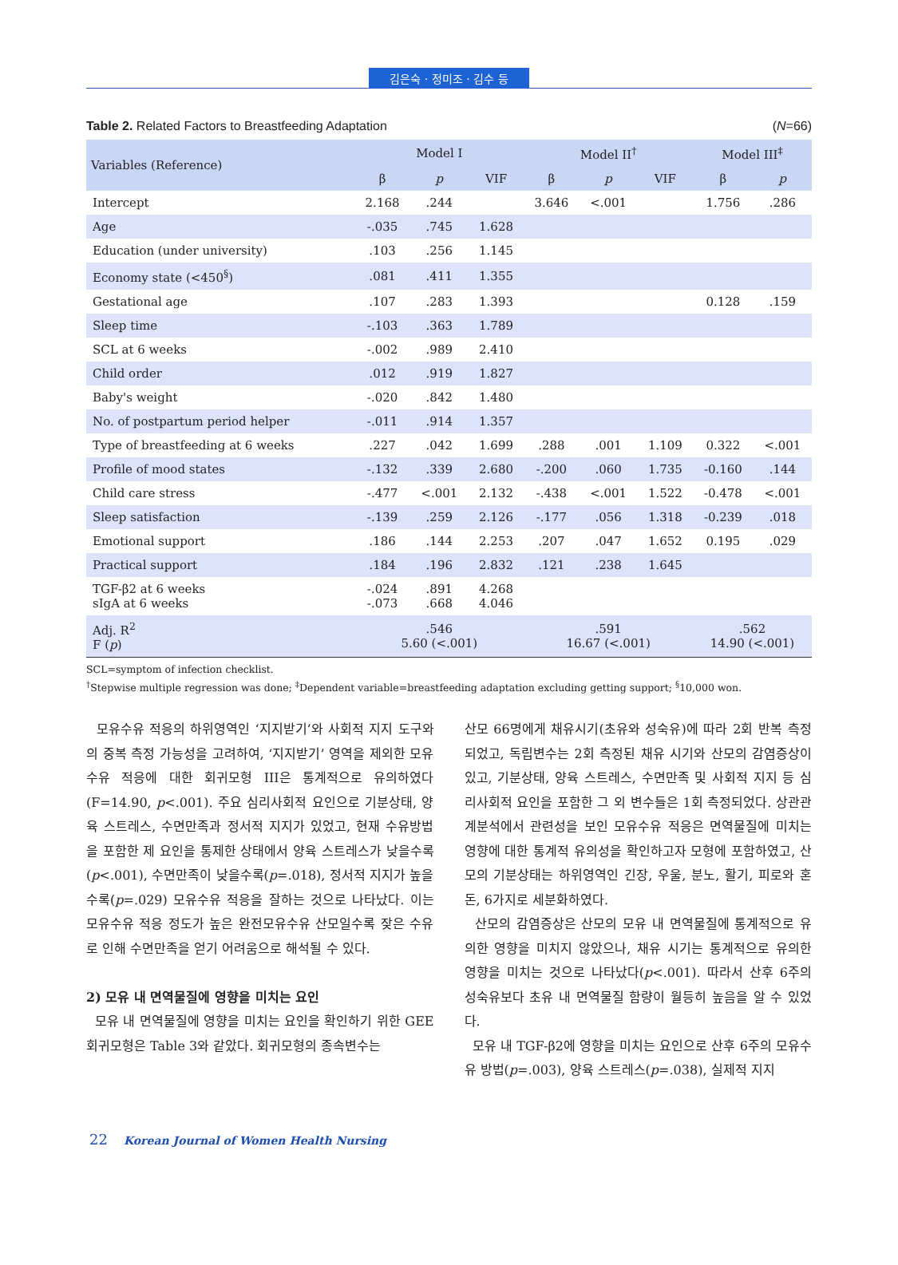김은숙 · 정미조 · 김수 등
Table 2. Related Factors to Breastfeeding Adaptation (N=66)
| Variables (Reference) | Model I | | | Model II<sup>†</sup> | | | Model III<sup>‡</sup> | |
| --- | --- | --- | --- | --- | --- | --- | --- | --- |
| | β | p | VIF | β | p | VIF | β | p |
| Intercept | 2.168 | .244 | | 3.646 | <.001 | | 1.756 | .286 |
| Age | -.035 | .745 | 1.628 | | | | | |
| Education (under university) | .103 | .256 | 1.145 | | | | | |
| Economy state (<450<sup>§</sup>) | .081 | .411 | 1.355 | | | | | |
| Gestational age | .107 | .283 | 1.393 | | | | 0.128 | .159 |
| Sleep time | -.103 | .363 | 1.789 | | | | | |
| SCL at 6 weeks | -.002 | .989 | 2.410 | | | | | |
| Child order | .012 | .919 | 1.827 | | | | | |
| Baby's weight | -.020 | .842 | 1.480 | | | | | |
| No. of postpartum period helper | -.011 | .914 | 1.357 | | | | | |
| Type of breastfeeding at 6 weeks | .227 | .042 | 1.699 | .288 | .001 | 1.109 | 0.322 | <.001 |
| Profile of mood states | -.132 | .339 | 2.680 | -.200 | .060 | 1.735 | -0.160 | .144 |
| Child care stress | -.477 | <.001 | 2.132 | -.438 | <.001 | 1.522 | -0.478 | <.001 |
| Sleep satisfaction | -.139 | .259 | 2.126 | -.177 | .056 | 1.318 | -0.239 | .018 |
| Emotional support | .186 | .144 | 2.253 | .207 | .047 | 1.652 | 0.195 | .029 |
| Practical support | .184 | .196 | 2.832 | .121 | .238 | 1.645 | | |
| TGF-β2 at 6 weeks sIgA at 6 weeks | -.024 -.073 | .891 .668 | 4.268 4.046 | | | | | |
| Adj. R<sup>2</sup> F ( p ) | .546 5.60 (<.001) | | | .591 16.67 (<.001) | | | .562 14.90 (<.001) | |
SCL=symptom of infection checklist.
<sup>†</sup> Stepwise multiple regression was done; <sup>‡</sup>Dependent variable=breastfeeding adaptation excluding getting support; <sup>§</sup>10,000 won.
모유수유 적응의 하위영역인 ‘지지받기’와 사회적 지지 도구와의 중복 측정 가능성을 고려하여, ‘지지받기’ 영역을 제외한 모유수유 적응에 대한 회귀모형 III은 통계적으로 유의하였다(F=14.90, p<.001). 주요 심리사회적 요인으로 기분상태, 양육 스트레스, 수면만족과 정서적 지지가 있었고, 현재 수유방법을 포함한 제 요인을 통제한 상태에서 양육 스트레스가 낮을수록(p<.001), 수면만족이 낮을수록(p=.018), 정서적 지지가 높을수록(p=.029) 모유수유 적응을 잘하는 것으로 나타났다. 이는 모유수유 적응 정도가 높은 완전모유수유 산모일수록 잦은 수유로 인해 수면만족을 얻기 어려움으로 해석될 수 있다.
2) 모유 내 면역물질에 영향을 미치는 요인
모유 내 면역물질에 영향을 미치는 요인을 확인하기 위한 GEE 회귀모형은 Table 3와 같았다. 회귀모형의 종속변수는
산모 66명에게 채유시기(초유와 성숙유)에 따라 2회 반복 측정되었고, 독립변수는 2회 측정된 채유 시기와 산모의 감염증상이 있고, 기분상태, 양육 스트레스, 수면만족 및 사회적 지지 등 심리사회적 요인을 포함한 그 외 변수들은 1회 측정되었다. 상관관계분석에서 관련성을 보인 모유수유 적응은 면역물질에 미치는 영향에 대한 통계적 유의성을 확인하고자 모형에 포함하였고, 산모의 기분상태는 하위영역인 긴장, 우울, 분노, 활기, 피로와 혼돈, 6가지로 세분화하였다.
산모의 감염증상은 산모의 모유 내 면역물질에 통계적으로 유의한 영향을 미치지 않았으나, 채유 시기는 통계적으로 유의한 영향을 미치는 것으로 나타났다(p<.001). 따라서 산후 6주의 성숙유보다 초유 내 면역물질 함량이 월등히 높음을 알 수 있었다.
모유 내 TGF-β2에 영향을 미치는 요인으로 산후 6주의 모유수유 방법(p=.003), 양육 스트레스(p=.038), 실제적 지지
22 Korean Journal of Women Health Nursing